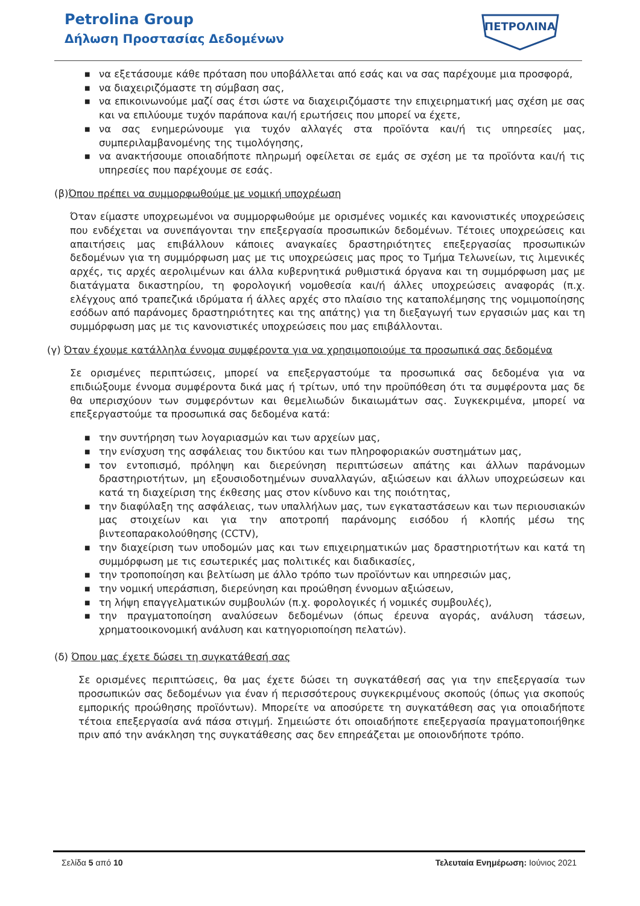Petrolina Group
Δήλωση Προστασίας Δεδομένων
ΠΕΤΡΟΛΙΝΑ
■ να εξετάσουμε κάθε πρόταση που υποβάλλεται από εσάς και να σας παρέχουμε μια προσφορά,
■ να διαχειριζόμαστε τη σύμβαση σας,
■ να επικοινωνούμε μαζί σας έτσι ώστε να διαχειριζόμαστε την επιχειρηματική μας σχέση με σας και να επιλύουμε τυχόν παράπονα και/ή ερωτήσεις που μπορεί να έχετε,
■ να σας ενημερώνουμε για τυχόν αλλαγές στα προϊόντα και/ή τις υπηρεσίες μας, συμπεριλαμβανομένης της τιμολόγησης,
■ να ανακτήσουμε οποιαδήποτε πληρωμή οφείλεται σε εμάς σε σχέση με τα προϊόντα και/ή τις υπηρεσίες που παρέχουμε σε εσάς.
(β)Όπου πρέπει να συμμορφωθούμε με νομική υποχρέωση
Όταν είμαστε υποχρεωμένοι να συμμορφωθούμε με ορισμένες νομικές και κανονιστικές υποχρεώσεις που ενδέχεται να συνεπάγονται την επεξεργασία προσωπικών δεδομένων. Τέτοιες υποχρεώσεις και απαιτήσεις μας επιβάλλουν κάποιες αναγκαίες δραστηριότητες επεξεργασίας προσωπικών δεδομένων για τη συμμόρφωση μας με τις υποχρεώσεις μας προς το Τμήμα Τελωνείων, τις λιμενικές αρχές, τις αρχές αερολιμένων και άλλα κυβερνητικά ρυθμιστικά όργανα και τη συμμόρφωση μας με διατάγματα δικαστηρίου, τη φορολογική νομοθεσία και/ή άλλες υποχρεώσεις αναφοράς (π.χ. ελέγχους από τραπεζικά ιδρύματα ή άλλες αρχές στο πλαίσιο της καταπολέμησης της νομιμοποίησης εσόδων από παράνομες δραστηριότητες και της απάτης) για τη διεξαγωγή των εργασιών μας και τη συμμόρφωση μας με τις κανονιστικές υποχρεώσεις που μας επιβάλλονται.
(γ) Όταν έχουμε κατάλληλα έννομα συμφέροντα για να χρησιμοποιούμε τα προσωπικά σας δεδομένα
Σε ορισμένες περιπτώσεις, μπορεί να επεξεργαστούμε τα προσωπικά σας δεδομένα για να επιδιώξουμε έννομα συμφέροντα δικά μας ή τρίτων, υπό την προϋπόθεση ότι τα συμφέροντα μας δε θα υπερισχύουν των συμφερόντων και θεμελιωδών δικαιωμάτων σας. Συγκεκριμένα, μπορεί να επεξεργαστούμε τα προσωπικά σας δεδομένα κατά:
■ την συντήρηση των λογαριασμών και των αρχείων μας,
■ την ενίσχυση της ασφάλειας του δικτύου και των πληροφοριακών συστημάτων μας,
■ τον εντοπισμό, πρόληψη και διερεύνηση περιπτώσεων απάτης και άλλων παράνομων δραστηριοτήτων, μη εξουσιοδοτημένων συναλλαγών, αξιώσεων και άλλων υποχρεώσεων και κατά τη διαχείριση της έκθεσης μας στον κίνδυνο και της ποιότητας,
■ την διαφύλαξη της ασφάλειας, των υπαλλήλων μας, των εγκαταστάσεων και των περιουσιακών μας στοιχείων και για την αποτροπή παράνομης εισόδου ή κλοπής μέσω της βιντεοπαρακολούθησης (CCTV),
■ την διαχείριση των υποδομών μας και των επιχειρηματικών μας δραστηριοτήτων και κατά τη συμμόρφωση με τις εσωτερικές μας πολιτικές και διαδικασίες,
■ την τροποποίηση και βελτίωση με άλλο τρόπο των προϊόντων και υπηρεσιών μας,
■ την νομική υπεράσπιση, διερεύνηση και προώθηση έννομων αξιώσεων,
■ τη λήψη επαγγελματικών συμβουλών (π.χ. φορολογικές ή νομικές συμβουλές),
■ την πραγματοποίηση αναλύσεων δεδομένων (όπως έρευνα αγοράς, ανάλυση τάσεων, χρηματοοικονομική ανάλυση και κατηγοριοποίηση πελατών).
(δ) Όπου μας έχετε δώσει τη συγκατάθεσή σας
Σε ορισμένες περιπτώσεις, θα μας έχετε δώσει τη συγκατάθεσή σας για την επεξεργασία των προσωπικών σας δεδομένων για έναν ή περισσότερους συγκεκριμένους σκοπούς (όπως για σκοπούς εμπορικής προώθησης προϊόντων). Μπορείτε να αποσύρετε τη συγκατάθεση σας για οποιαδήποτε τέτοια επεξεργασία ανά πάσα στιγμή. Σημειώστε ότι οποιαδήποτε επεξεργασία πραγματοποιήθηκε πριν από την ανάκληση της συγκατάθεσης σας δεν επηρεάζεται με οποιονδήποτε τρόπο.
Σελίδα 5 από 10 Τελευταία Ενημέρωση: Ιούνιος 2021